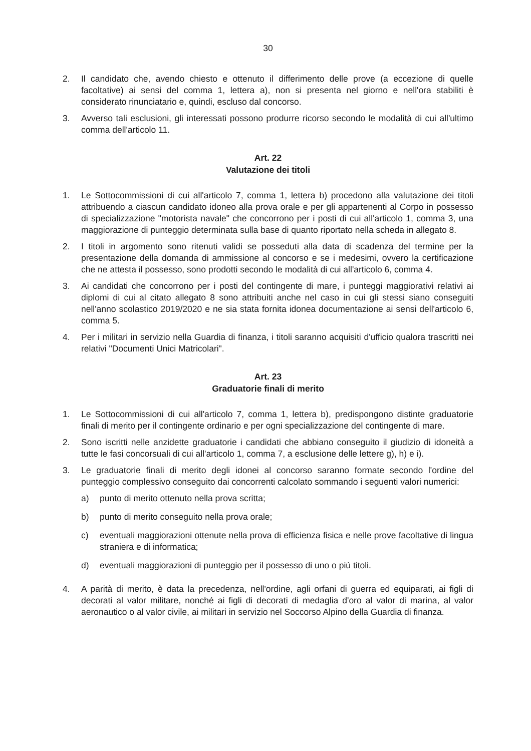30
2. Il candidato che, avendo chiesto e ottenuto il differimento delle prove (a eccezione di quelle facoltative) ai sensi del comma 1, lettera a), non si presenta nel giorno e nell'ora stabiliti è considerato rinunciatario e, quindi, escluso dal concorso.
3. Avverso tali esclusioni, gli interessati possono produrre ricorso secondo le modalità di cui all'ultimo comma dell'articolo 11.
Art. 22
Valutazione dei titoli
1. Le Sottocommissioni di cui all'articolo 7, comma 1, lettera b) procedono alla valutazione dei titoli attribuendo a ciascun candidato idoneo alla prova orale e per gli appartenenti al Corpo in possesso di specializzazione "motorista navale" che concorrono per i posti di cui all'articolo 1, comma 3, una maggiorazione di punteggio determinata sulla base di quanto riportato nella scheda in allegato 8.
2. I titoli in argomento sono ritenuti validi se posseduti alla data di scadenza del termine per la presentazione della domanda di ammissione al concorso e se i medesimi, ovvero la certificazione che ne attesta il possesso, sono prodotti secondo le modalità di cui all'articolo 6, comma 4.
3. Ai candidati che concorrono per i posti del contingente di mare, i punteggi maggiorativi relativi ai diplomi di cui al citato allegato 8 sono attribuiti anche nel caso in cui gli stessi siano conseguiti nell'anno scolastico 2019/2020 e ne sia stata fornita idonea documentazione ai sensi dell'articolo 6, comma 5.
4. Per i militari in servizio nella Guardia di finanza, i titoli saranno acquisiti d'ufficio qualora trascritti nei relativi "Documenti Unici Matricolari".
Art. 23
Graduatorie finali di merito
1. Le Sottocommissioni di cui all'articolo 7, comma 1, lettera b), predispongono distinte graduatorie finali di merito per il contingente ordinario e per ogni specializzazione del contingente di mare.
2. Sono iscritti nelle anzidette graduatorie i candidati che abbiano conseguito il giudizio di idoneità a tutte le fasi concorsuali di cui all'articolo 1, comma 7, a esclusione delle lettere g), h) e i).
3. Le graduatorie finali di merito degli idonei al concorso saranno formate secondo l'ordine del punteggio complessivo conseguito dai concorrenti calcolato sommando i seguenti valori numerici:
a) punto di merito ottenuto nella prova scritta;
b) punto di merito conseguito nella prova orale;
c) eventuali maggiorazioni ottenute nella prova di efficienza fisica e nelle prove facoltative di lingua straniera e di informatica;
d) eventuali maggiorazioni di punteggio per il possesso di uno o più titoli.
4. A parità di merito, è data la precedenza, nell'ordine, agli orfani di guerra ed equiparati, ai figli di decorati al valor militare, nonché ai figli di decorati di medaglia d'oro al valor di marina, al valor aeronautico o al valor civile, ai militari in servizio nel Soccorso Alpino della Guardia di finanza.